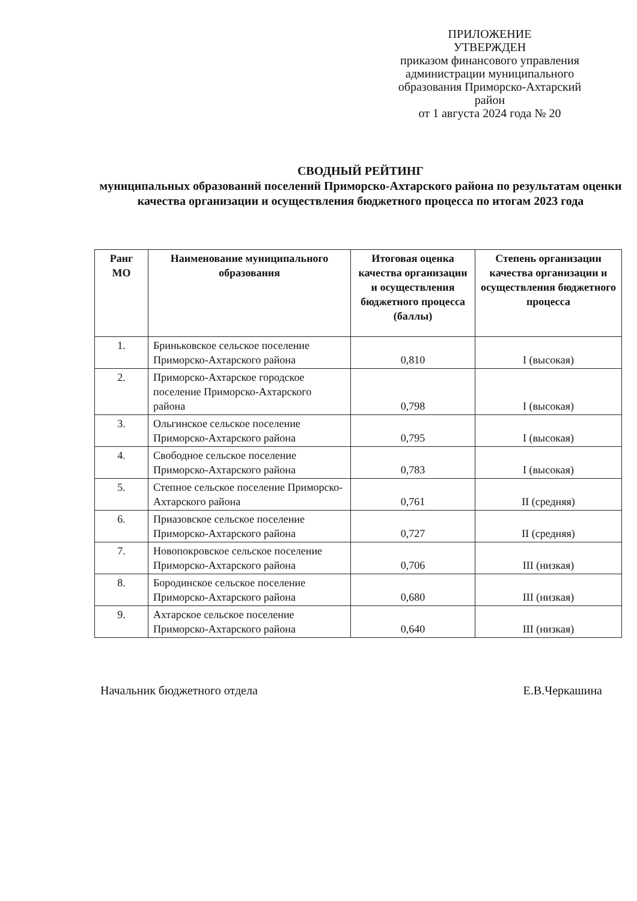ПРИЛОЖЕНИЕ
УТВЕРЖДЕН
приказом финансового управления
администрации муниципального
образования Приморско-Ахтарский
район
от 1 августа 2024 года № 20
СВОДНЫЙ РЕЙТИНГ
муниципальных образований поселений Приморско-Ахтарского района по результатам оценки качества организации и осуществления бюджетного процесса по итогам 2023 года
| Ранг МО | Наименование муниципального образования | Итоговая оценка качества организации и осуществления бюджетного процесса (баллы) | Степень организации качества организации и осуществления бюджетного процесса |
| --- | --- | --- | --- |
| 1. | Бриньковское сельское поселение Приморско-Ахтарского района | 0,810 | I (высокая) |
| 2. | Приморско-Ахтарское городское поселение Приморско-Ахтарского района | 0,798 | I (высокая) |
| 3. | Ольгинское сельское поселение Приморско-Ахтарского района | 0,795 | I (высокая) |
| 4. | Свободное сельское поселение Приморско-Ахтарского района | 0,783 | I (высокая) |
| 5. | Степное сельское поселение Приморско-Ахтарского района | 0,761 | II (средняя) |
| 6. | Приазовское сельское поселение Приморско-Ахтарского района | 0,727 | II (средняя) |
| 7. | Новопокровское сельское поселение Приморско-Ахтарского района | 0,706 | III (низкая) |
| 8. | Бородинское сельское поселение Приморско-Ахтарского района | 0,680 | III (низкая) |
| 9. | Ахтарское сельское поселение Приморско-Ахтарского района | 0,640 | III (низкая) |
Начальник бюджетного отдела Е.В.Черкашина